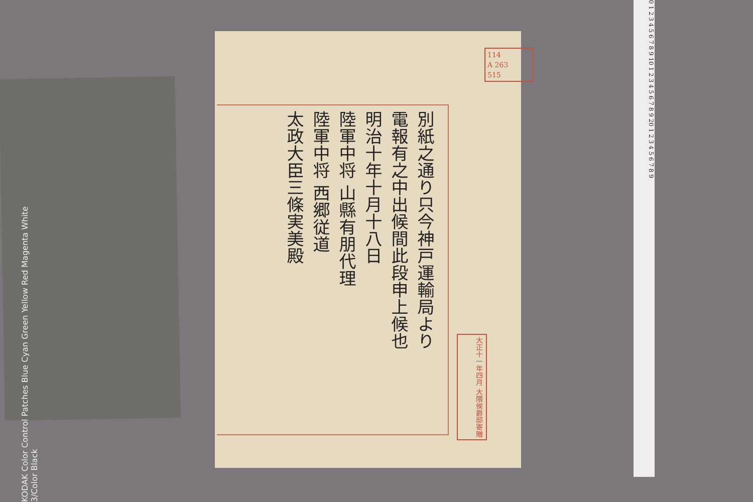114
A 263
515
大正十一年四月 大隈侯爵邸寄贈
別紙之通り只今神戸運輸局より
電報有之中出候間此段申上候也
明治十年十月十八日
陸軍中将 山縣有朋代理
陸軍中将 西郷従道
太政大臣三條実美殿
KODAK Color Control Patches Blue Cyan Green Yellow Red Magenta White 3/Color Black
0 1 2 3 4 5 6 7 8 9 10 1 2 3 4 5 6 7 8 9 20 1 2 3 4 5 6 7 8 9